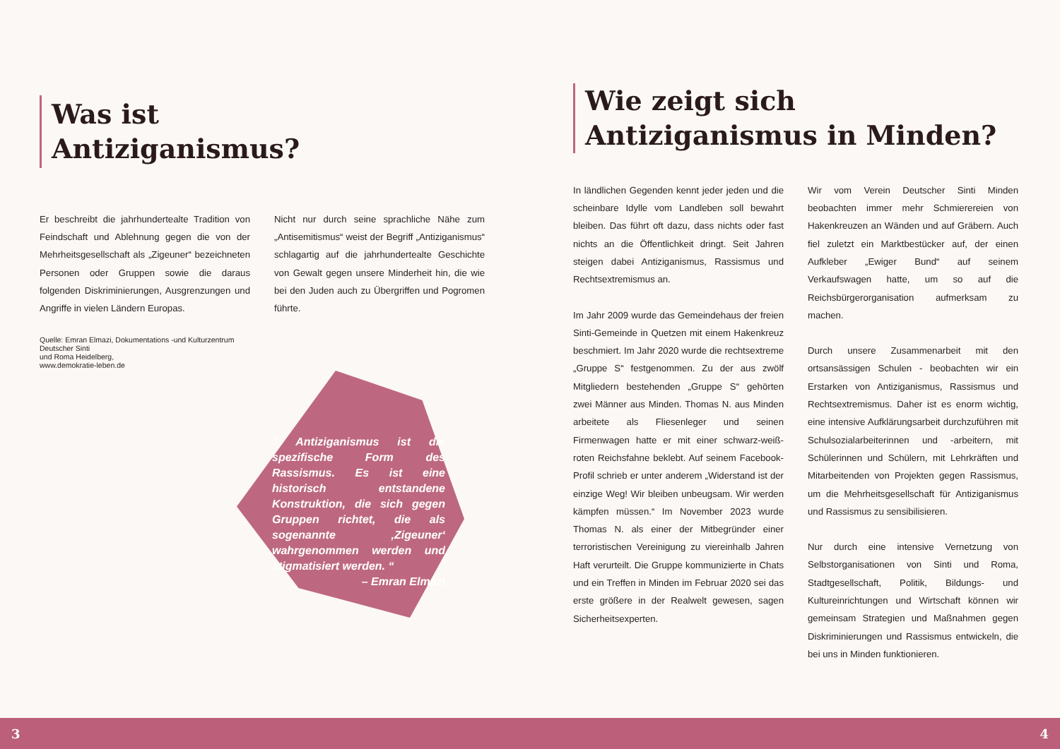Was ist Antiziganismus?
Er beschreibt die jahrhundertealte Tradition von Feindschaft und Ablehnung gegen die von der Mehrheitsgesellschaft als „Zigeuner“ bezeichneten Personen oder Gruppen sowie die daraus folgenden Diskriminierungen, Ausgrenzungen und Angriffe in vielen Ländern Europas.
Quelle: Emran Elmazi, Dokumentations -und Kulturzentrum Deutscher Sinti
und Roma Heidelberg,
www.demokratie-leben.de
Nicht nur durch seine sprachliche Nähe zum „Antisemitismus“ weist der Begriff „Antiziganismus“ schlagartig auf die jahrhundertealte Geschichte von Gewalt gegen unsere Minderheit hin, die wie bei den Juden auch zu Übergriffen und Pogromen führte.
” Antiziganismus ist die spezifische Form des Rassismus. Es ist eine historisch entstandene Konstruktion, die sich gegen Gruppen richtet, die als sogenannte ‚Zigeuner‘ wahrgenommen werden und stigmatisiert werden. “
– Emran Elmazi
Wie zeigt sich Antiziganismus in Minden?
In ländlichen Gegenden kennt jeder jeden und die scheinbare Idylle vom Landleben soll bewahrt bleiben. Das führt oft dazu, dass nichts oder fast nichts an die Öffentlichkeit dringt. Seit Jahren steigen dabei Antiziganismus, Rassismus und Rechtsextremismus an.
Im Jahr 2009 wurde das Gemeindehaus der freien Sinti-Gemeinde in Quetzen mit einem Hakenkreuz beschmiert. Im Jahr 2020 wurde die rechtsextreme „Gruppe S“ festgenommen. Zu der aus zwölf Mitgliedern bestehenden „Gruppe S“ gehörten zwei Männer aus Minden. Thomas N. aus Minden arbeitete als Fliesenleger und seinen Firmenwagen hatte er mit einer schwarz-weiß-roten Reichsfahne beklebt. Auf seinem Facebook-Profil schrieb er unter anderem „Widerstand ist der einzige Weg! Wir bleiben unbeugsam. Wir werden kämpfen müssen.“ Im November 2023 wurde Thomas N. als einer der Mitbegründer einer terroristischen Vereinigung zu viereinhalb Jahren Haft verurteilt. Die Gruppe kommunizierte in Chats und ein Treffen in Minden im Februar 2020 sei das erste größere in der Realwelt gewesen, sagen Sicherheitsexperten.
Wir vom Verein Deutscher Sinti Minden beobachten immer mehr Schmierereien von Hakenkreuzen an Wänden und auf Gräbern. Auch fiel zuletzt ein Marktbestücker auf, der einen Aufkleber „Ewiger Bund“ auf seinem Verkaufswagen hatte, um so auf die Reichsbürgerorganisation aufmerksam zu machen.
Durch unsere Zusammenarbeit mit den ortsansässigen Schulen - beobachten wir ein Erstarken von Antiziganismus, Rassismus und Rechtsextremismus. Daher ist es enorm wichtig, eine intensive Aufklärungsarbeit durchzuführen mit Schulsozialarbeiterinnen und -arbeitern, mit Schülerinnen und Schülern, mit Lehrkräften und Mitarbeitenden von Projekten gegen Rassismus, um die Mehrheitsgesellschaft für Antiziganismus und Rassismus zu sensibilisieren.
Nur durch eine intensive Vernetzung von Selbstorganisationen von Sinti und Roma, Stadtgesellschaft, Politik, Bildungs- und Kultureinrichtungen und Wirtschaft können wir gemeinsam Strategien und Maßnahmen gegen Diskriminierungen und Rassismus entwickeln, die bei uns in Minden funktionieren.
3 4